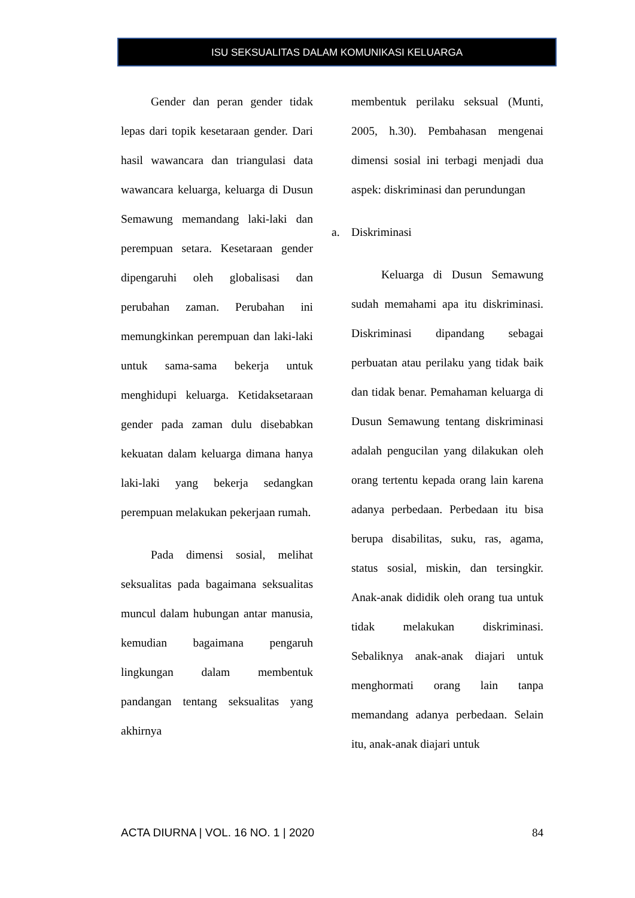ISU SEKSUALITAS DALAM KOMUNIKASI KELUARGA
Gender dan peran gender tidak lepas dari topik kesetaraan gender. Dari hasil wawancara dan triangulasi data wawancara keluarga, keluarga di Dusun Semawung memandang laki-laki dan perempuan setara. Kesetaraan gender dipengaruhi oleh globalisasi dan perubahan zaman. Perubahan ini memungkinkan perempuan dan laki-laki untuk sama-sama bekerja untuk menghidupi keluarga. Ketidaksetaraan gender pada zaman dulu disebabkan kekuatan dalam keluarga dimana hanya laki-laki yang bekerja sedangkan perempuan melakukan pekerjaan rumah.
Pada dimensi sosial, melihat seksualitas pada bagaimana seksualitas muncul dalam hubungan antar manusia, kemudian bagaimana pengaruh lingkungan dalam membentuk pandangan tentang seksualitas yang akhirnya
membentuk perilaku seksual (Munti, 2005, h.30). Pembahasan mengenai dimensi sosial ini terbagi menjadi dua aspek: diskriminasi dan perundungan
a. Diskriminasi
Keluarga di Dusun Semawung sudah memahami apa itu diskriminasi. Diskriminasi dipandang sebagai perbuatan atau perilaku yang tidak baik dan tidak benar. Pemahaman keluarga di Dusun Semawung tentang diskriminasi adalah pengucilan yang dilakukan oleh orang tertentu kepada orang lain karena adanya perbedaan. Perbedaan itu bisa berupa disabilitas, suku, ras, agama, status sosial, miskin, dan tersingkir. Anak-anak dididik oleh orang tua untuk tidak melakukan diskriminasi. Sebaliknya anak-anak diajari untuk menghormati orang lain tanpa memandang adanya perbedaan. Selain itu, anak-anak diajari untuk
ACTA DIURNA | VOL. 16 NO. 1 | 2020 84